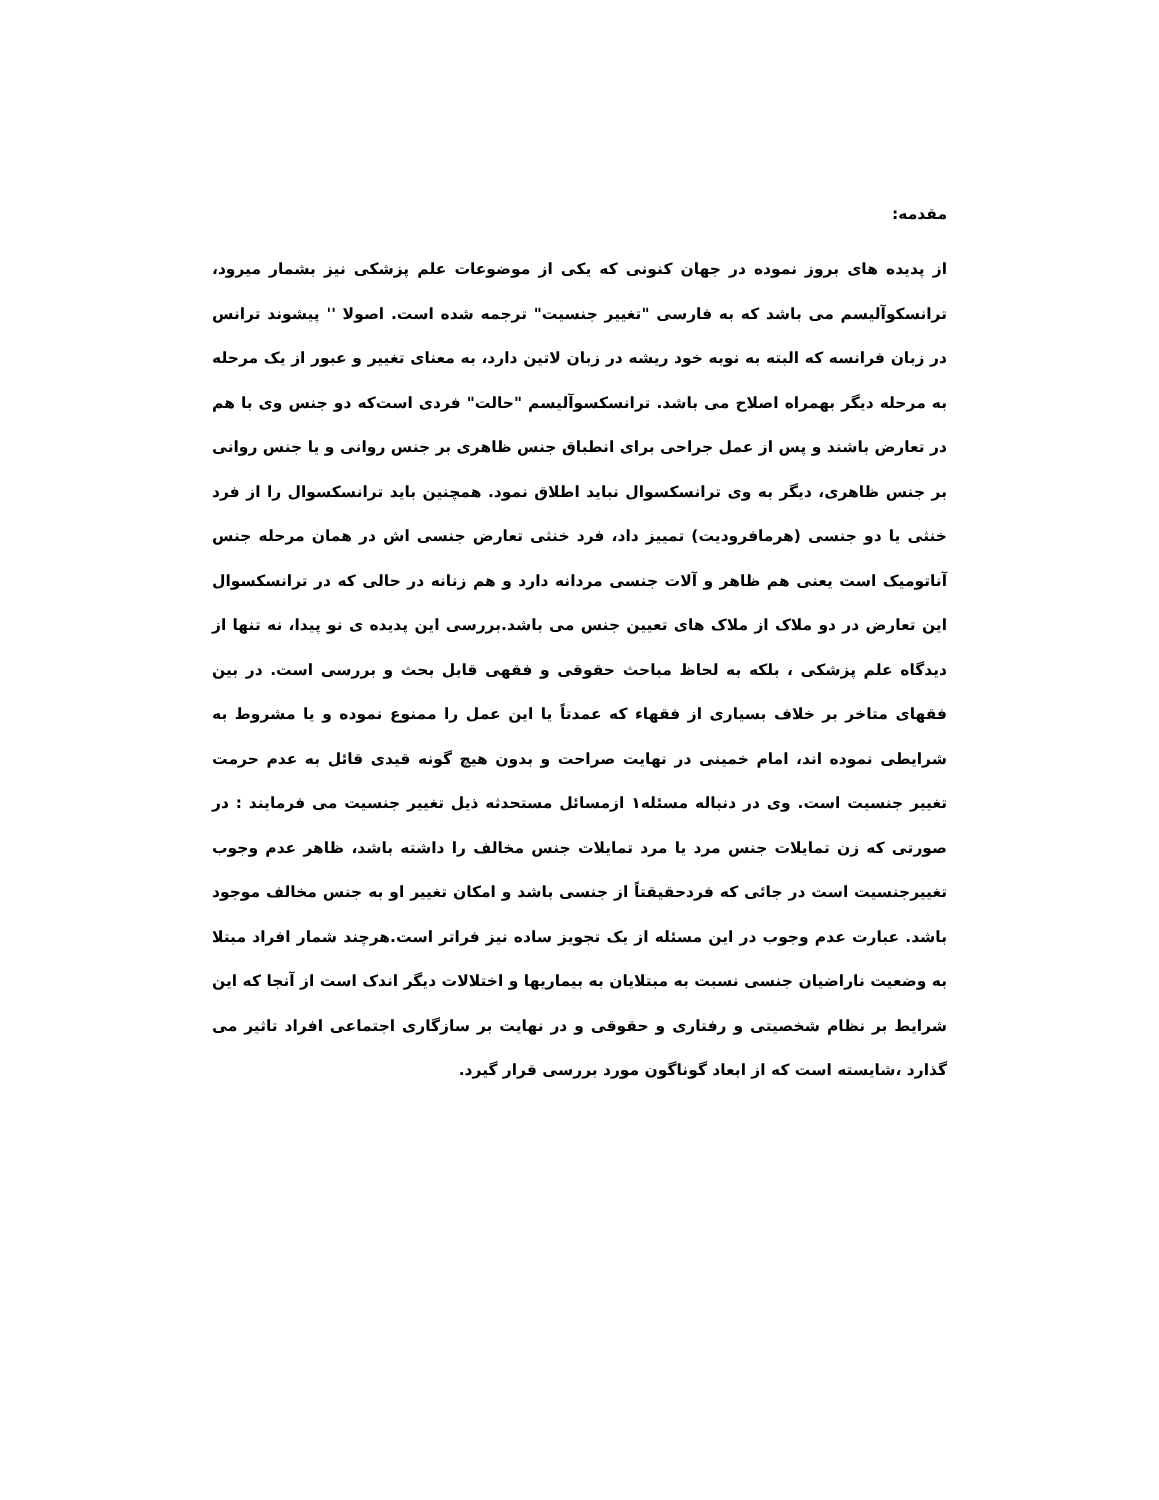مقدمه:
از پدیده های بروز نموده در جهان کنونی که یکی از موضوعات علم پزشکی نیز بشمار میرود، ترانسکوآلیسم می باشد که به فارسی "تغییر جنسیت" ترجمه شده است. اصولا '' پیشوند ترانس در زبان فرانسه که البته به نوبه خود ریشه در زبان لاتین دارد، به معنای تغییر و عبور از یک مرحله به مرحله دیگر بهمراه اصلاح می باشد. ترانسکسوآلیسم "حالت" فردی است‌که دو جنس وی با هم در تعارض باشند و پس از عمل جراحی برای انطباق جنس ظاهری بر جنس روانی و یا جنس روانی بر جنس ظاهری، دیگر به وی ترانسکسوال نباید اطلاق نمود. همچنین باید ترانسکسوال را از فرد خنثی یا دو جنسی (هرمافرودیت) تمییز داد، فرد خنثی تعارض جنسی اش در همان مرحله جنس آناتومیک است یعنی هم ظاهر و آلات جنسی مردانه دارد و هم زنانه در حالی که در ترانسکسوال این تعارض در دو ملاک از ملاک های تعیین جنس می باشد.بررسی این پدیده ی نو پیدا، نه تنها از دیدگاه علم پزشکی ، بلکه به لحاظ مباحث حقوقی و فقهی قابل بحث و بررسی است. در بین فقهای متاخر بر خلاف بسیاری از فقهاء که عمدتاً یا این عمل را ممنوع نموده و یا مشروط به شرایطی نموده اند، امام خمینی در نهایت صراحت و بدون هیچ گونه قیدی قائل به عدم حرمت تغییر جنسیت است. وی در دنباله مسئله۱ ازمسائل مستحدثه ذیل تغییر جنسیت می فرمایند : در صورتی که زن تمایلات جنس مرد یا مرد تمایلات جنس مخالف را داشته باشد، ظاهر عدم وجوب تغییرجنسیت است در جائی که فردحقیقتاً از جنسی باشد و امکان تغییر او به جنس مخالف موجود باشد. عبارت عدم وجوب در این مسئله از یک تجویز ساده نیز فراتر است.هرچند شمار افراد مبتلا به وضعیت ناراضیان جنسی نسبت به مبتلایان به بیماریها و اختلالات دیگر اندک است از آنجا که این شرایط بر نظام شخصیتی و رفتاری و حقوقی و در نهایت بر سازگاری اجتماعی افراد تاثیر می گذارد ،شایسته است که از ابعاد گوناگون مورد بررسی قرار گیرد.